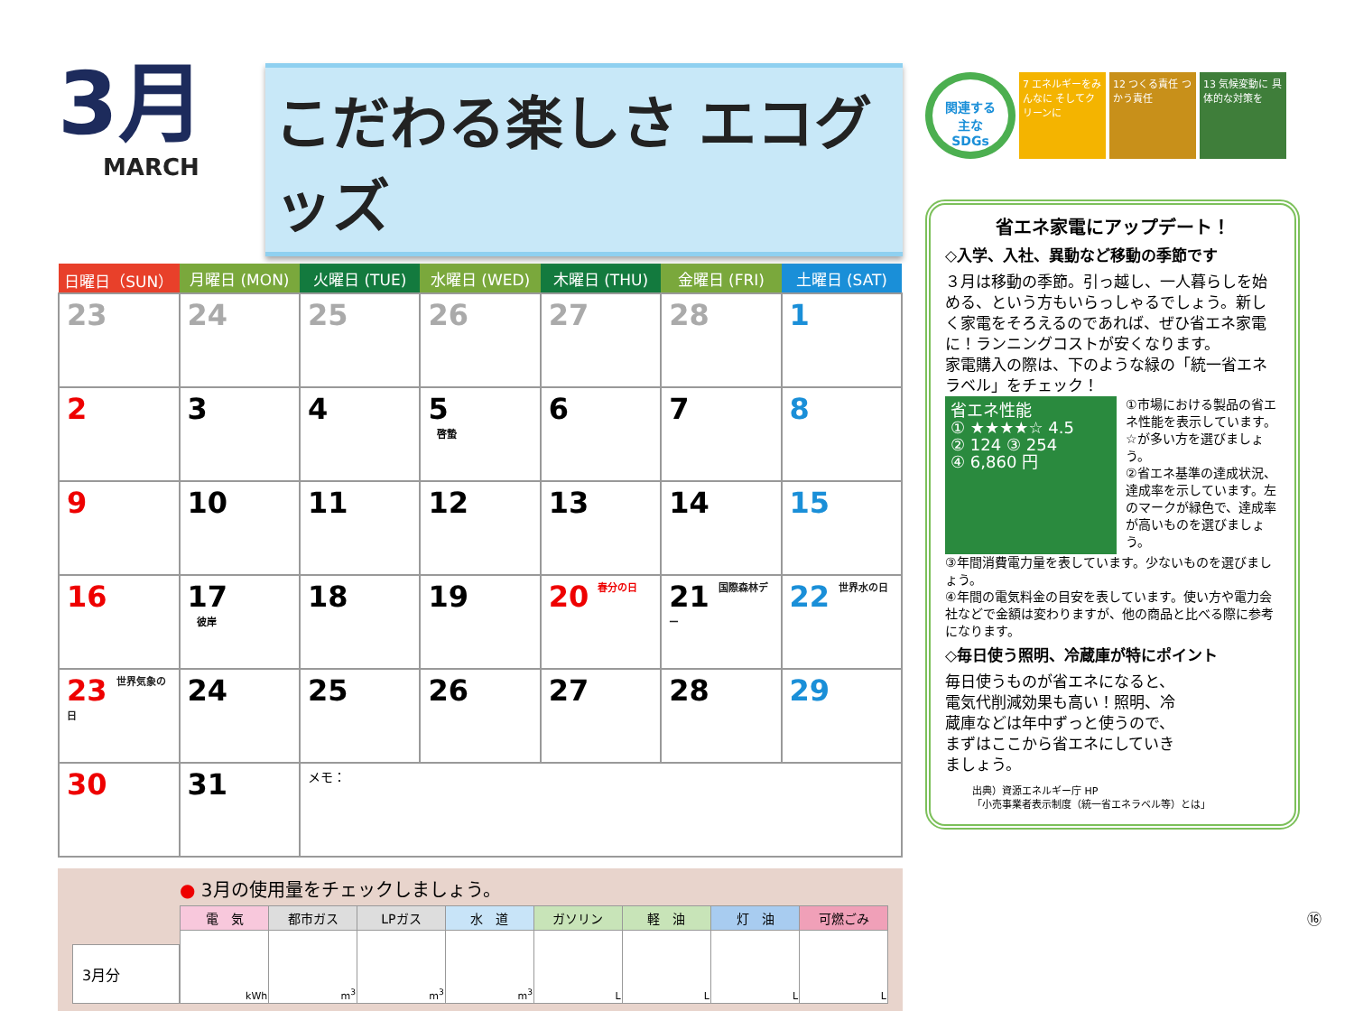3月
MARCH
こだわる楽しさ エコグッズ
| 日曜日（SUN） | 月曜日 (MON) | 火曜日 (TUE) | 水曜日 (WED) | 木曜日 (THU) | 金曜日 (FRI) | 土曜日 (SAT) |
| --- | --- | --- | --- | --- | --- | --- |
| 23 | 24 | 25 | 26 | 27 | 28 | 1 |
| 2 | 3 | 4 | 5 啓蟄 | 6 | 7 | 8 |
| 9 | 10 | 11 | 12 | 13 | 14 | 15 |
| 16 | 17 彼岸 | 18 | 19 | 20 春分の日 | 21 国際森林デー | 22 世界水の日 |
| 23 世界気象の日 | 24 | 25 | 26 | 27 | 28 | 29 |
| 30 | 31 | メモ： | | | | |
3月分
● 3月の使用量をチェックしましょう。
| 電 気 | 都市ガス | LPガス | 水 道 | ガソリン | 軽 油 | 灯 油 | 可燃ごみ |
| --- | --- | --- | --- | --- | --- | --- | --- |
| kWh | m<sup>3</sup> | m<sup>3</sup> | m<sup>3</sup> | L | L | L | L |
関連する
主な
SDGs
7 エネルギーをみんなに そしてクリーンに
12 つくる責任 つかう責任
13 気候変動に 具体的な対策を
省エネ家電にアップデート！
◇入学、入社、異動など移動の季節です
３月は移動の季節。引っ越し、一人暮らしを始める、という方もいらっしゃるでしょう。新しく家電をそろえるのであれば、ぜひ省エネ家電に！ランニングコストが安くなります。
家電購入の際は、下のような緑の「統一省エネラベル」をチェック！
省エネ性能
① ★★★★☆ 4.5
② 124 ③ 254
④ 6,860 円
①市場における製品の省エネ性能を表示しています。☆が多い方を選びましょう。
②省エネ基準の達成状況、達成率を示しています。左のマークが緑色で、達成率が高いものを選びましょう。
③年間消費電力量を表しています。少ないものを選びましょう。
④年間の電気料金の目安を表しています。使い方や電力会社などで金額は変わりますが、他の商品と比べる際に参考になります。
◇毎日使う照明、冷蔵庫が特にポイント
毎日使うものが省エネになると、電気代削減効果も高い！照明、冷蔵庫などは年中ずっと使うので、まずはここから省エネにしていきましょう。
出典）資源エネルギー庁 HP
「小売事業者表示制度（統一省エネラベル等）とは」
⑯